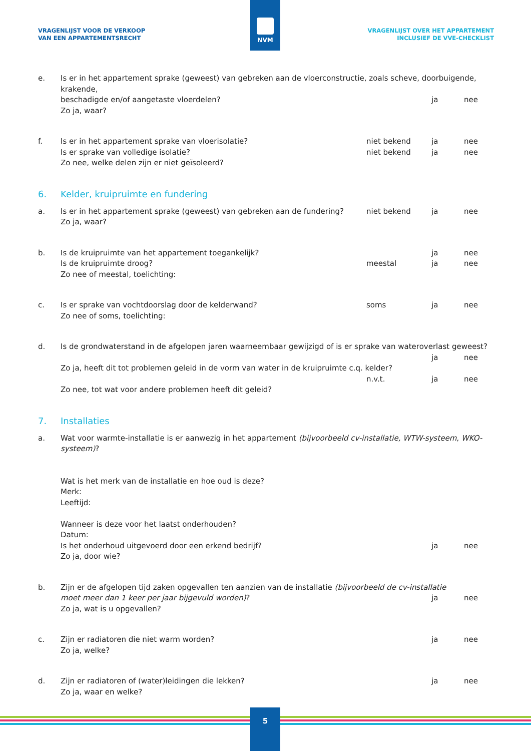VRAGENLIJST VOOR DE VERKOOP
VAN EEN APPARTEMENTSRECHT
VRAGENLIJST OVER HET APPARTEMENT
INCLUSIEF DE VVE-CHECKLIST
NVM
e. Is er in het appartement sprake (geweest) van gebreken aan de vloerconstructie, zoals scheve, doorbuigende, krakende, beschadigde en/of aangetaste vloerdelen? ja nee Zo ja, waar?
f. Is er in het appartement sprake van vloerisolatie? niet bekend ja nee Is er sprake van volledige isolatie? niet bekend ja nee Zo nee, welke delen zijn er niet geïsoleerd?
6. Kelder, kruipruimte en fundering
a. Is er in het appartement sprake (geweest) van gebreken aan de fundering? niet bekend ja nee Zo ja, waar?
b. Is de kruipruimte van het appartement toegankelijk? ja nee Is de kruipruimte droog? meestal ja nee Zo nee of meestal, toelichting:
c. Is er sprake van vochtdoorslag door de kelderwand? soms ja nee Zo nee of soms, toelichting:
d. Is de grondwaterstand in de afgelopen jaren waarneembaar gewijzigd of is er sprake van wateroverlast geweest? ja nee Zo ja, heeft dit tot problemen geleid in de vorm van water in de kruipruimte c.q. kelder? n.v.t. ja nee Zo nee, tot wat voor andere problemen heeft dit geleid?
7. Installaties
a. Wat voor warmte-installatie is er aanwezig in het appartement (bijvoorbeeld cv-installatie, WTW-systeem, WKO-systeem)? Wat is het merk van de installatie en hoe oud is deze?
Merk:
Leeftijd:
Wanneer is deze voor het laatst onderhouden?
Datum: Is het onderhoud uitgevoerd door een erkend bedrijf? ja nee Zo ja, door wie?
b. Zijn er de afgelopen tijd zaken opgevallen ten aanzien van de installatie (bijvoorbeeld de cv-installatie moet meer dan 1 keer per jaar bijgevuld worden)? ja nee Zo ja, wat is u opgevallen?
c. Zijn er radiatoren die niet warm worden? ja nee Zo ja, welke?
d. Zijn er radiatoren of (water)leidingen die lekken? ja nee Zo ja, waar en welke?
5